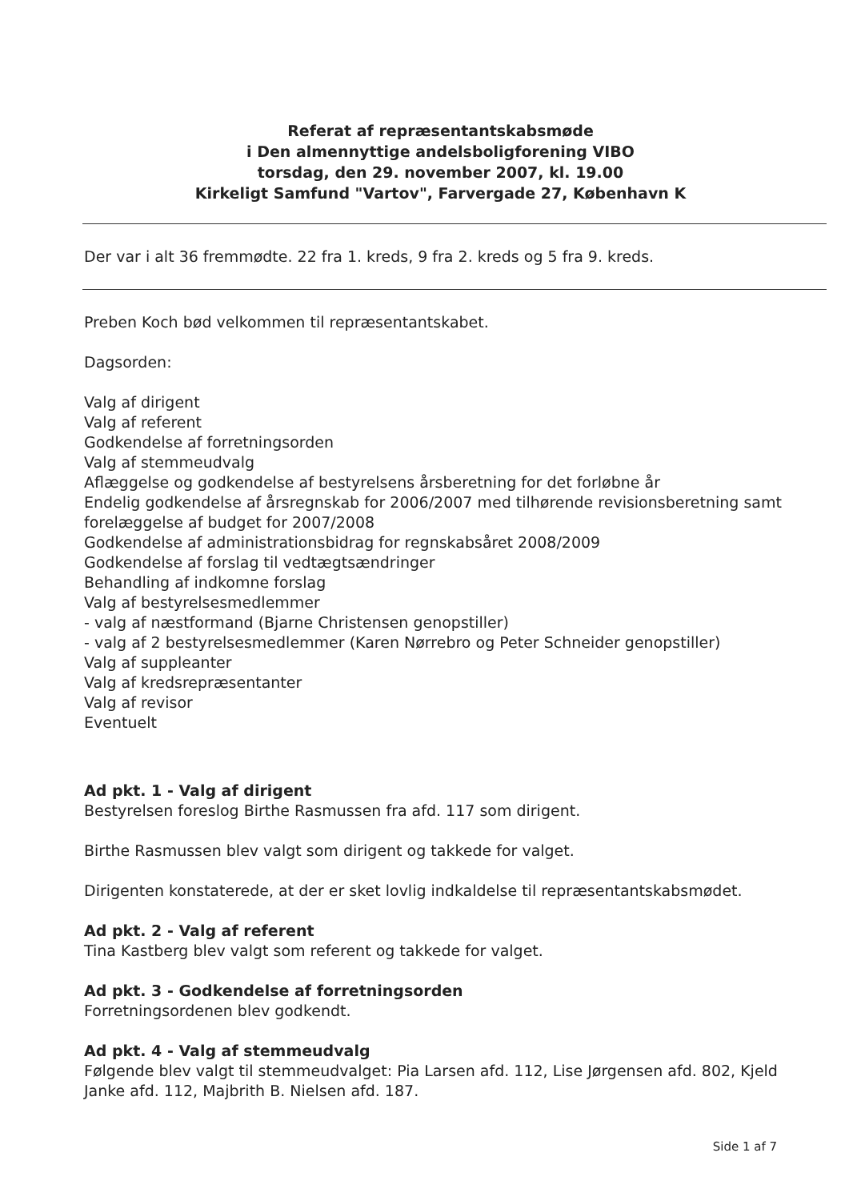Referat af repræsentantskabsmøde
i Den almennyttige andelsboligforening VIBO
torsdag, den 29. november 2007, kl. 19.00
Kirkeligt Samfund "Vartov", Farvergade 27, København K
Der var i alt 36 fremmødte. 22 fra 1. kreds, 9 fra 2. kreds og 5 fra 9. kreds.
Preben Koch bød velkommen til repræsentantskabet.
Dagsorden:
Valg af dirigent
Valg af referent
Godkendelse af forretningsorden
Valg af stemmeudvalg
Aflæggelse og godkendelse af bestyrelsens årsberetning for det forløbne år
Endelig godkendelse af årsregnskab for 2006/2007 med tilhørende revisionsberetning samt forelæggelse af budget for 2007/2008
Godkendelse af administrationsbidrag for regnskabsåret 2008/2009
Godkendelse af forslag til vedtægtsændringer
Behandling af indkomne forslag
Valg af bestyrelsesmedlemmer
- valg af næstformand (Bjarne Christensen genopstiller)
- valg af 2 bestyrelsesmedlemmer (Karen Nørrebro og Peter Schneider genopstiller)
Valg af suppleanter
Valg af kredsrepræsentanter
Valg af revisor
Eventuelt
Ad pkt. 1 - Valg af dirigent
Bestyrelsen foreslog Birthe Rasmussen fra afd. 117 som dirigent.
Birthe Rasmussen blev valgt som dirigent og takkede for valget.
Dirigenten konstaterede, at der er sket lovlig indkaldelse til repræsentantskabsmødet.
Ad pkt. 2 - Valg af referent
Tina Kastberg blev valgt som referent og takkede for valget.
Ad pkt. 3 - Godkendelse af forretningsorden
Forretningsordenen blev godkendt.
Ad pkt. 4 - Valg af stemmeudvalg
Følgende blev valgt til stemmeudvalget: Pia Larsen afd. 112, Lise Jørgensen afd. 802, Kjeld Janke afd. 112, Majbrith B. Nielsen afd. 187.
Side 1 af 7